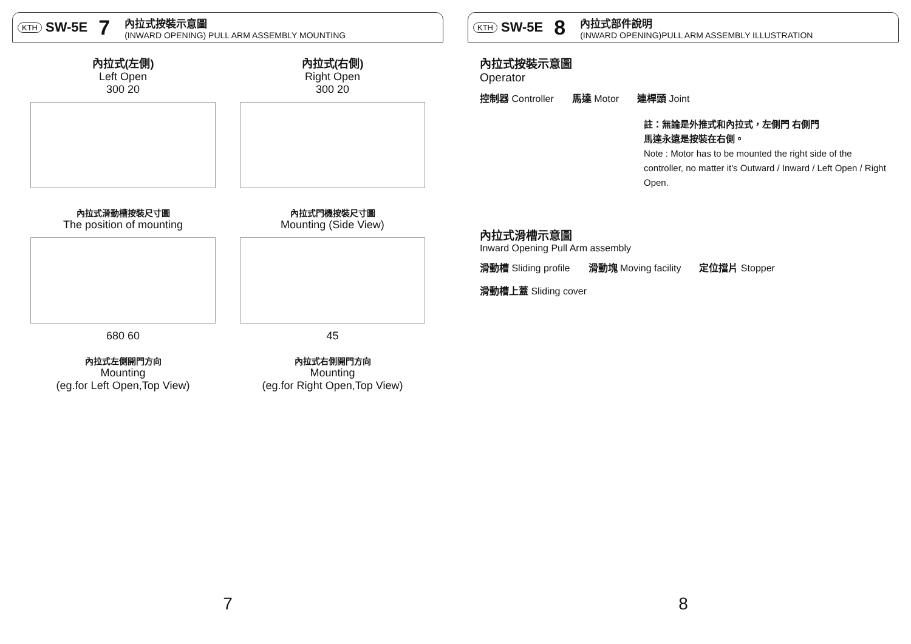KTH SW-5E 7
內拉式按裝示意圖
(INWARD OPENING) PULL ARM ASSEMBLY MOUNTING
內拉式(左側)
Left Open
300 20
內拉式(右側)
Right Open
300 20
內拉式滑動槽按裝尺寸圖
The position of mounting
680 60
內拉式門機按裝尺寸圖
Mounting (Side View)
45
內拉式左側開門方向
Mounting
(eg.for Left Open,Top View)
內拉式右側開門方向
Mounting
(eg.for Right Open,Top View)
7
KTH SW-5E 8
內拉式部件說明
(INWARD OPENING)PULL ARM ASSEMBLY ILLUSTRATION
內拉式按裝示意圖
Operator
控制器 Controller 馬達 Motor 連桿頭 Joint
註：無論是外推式和內拉式，左側門 右側門
馬達永遠是按裝在右側。
Note : Motor has to be mounted the right side of the controller, no matter it's Outward / Inward / Left Open / Right Open.
內拉式滑槽示意圖
Inward Opening Pull Arm assembly
滑動槽 Sliding profile 滑動塊 Moving facility 定位擋片 Stopper 滑動槽上蓋 Sliding cover
8